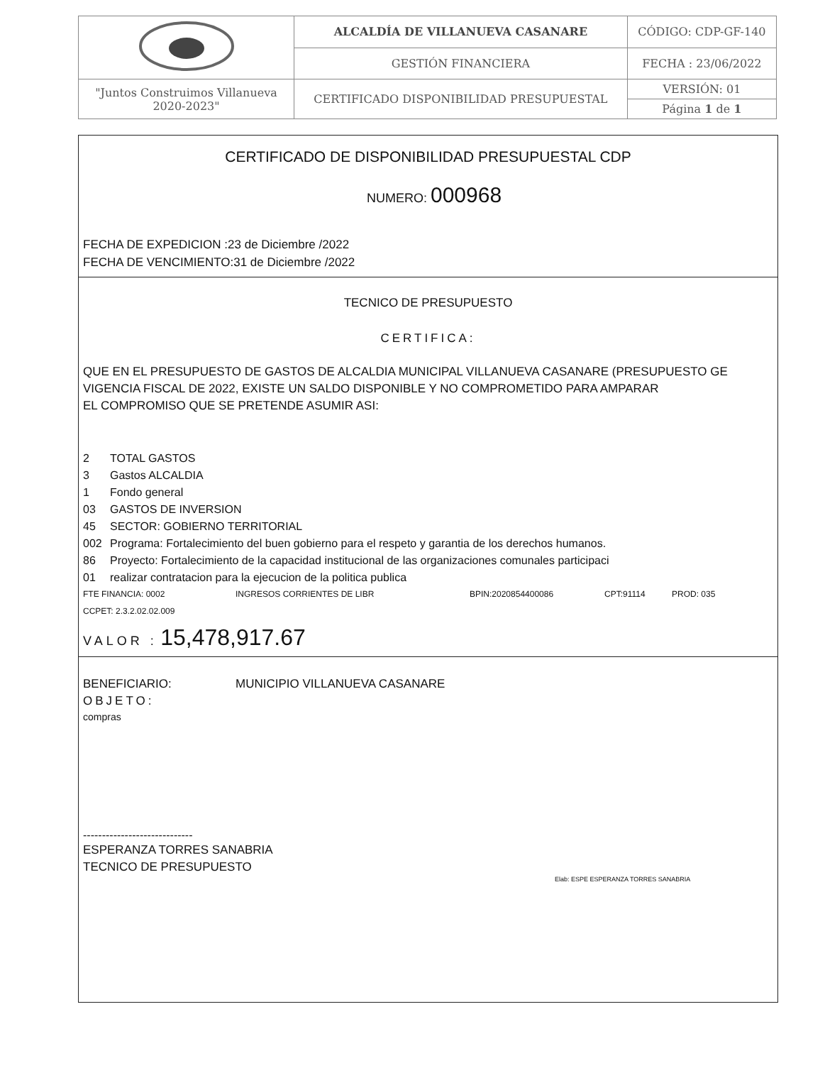| | ALCALDÍA DE VILLANUEVA CASANARE | CÓDIGO: CDP-GF-140 |
| | GESTIÓN FINANCIERA | FECHA : 23/06/2022 |
| "Juntos Construimos Villanueva 2020-2023" | CERTIFICADO DISPONIBILIDAD PRESUPUESTAL | VERSIÓN: 01 |
| | | Página 1 de 1 |
CERTIFICADO DE DISPONIBILIDAD PRESUPUESTAL CDP
NUMERO: 000968
FECHA DE EXPEDICION :23 de Diciembre /2022
FECHA DE VENCIMIENTO:31 de Diciembre /2022
TECNICO DE PRESUPUESTO
CERTIFICA:
QUE EN EL PRESUPUESTO DE GASTOS DE ALCALDIA MUNICIPAL VILLANUEVA CASANARE (PRESUPUESTO GE
VIGENCIA FISCAL DE 2022, EXISTE UN SALDO DISPONIBLE Y NO COMPROMETIDO PARA AMPARAR
EL COMPROMISO QUE SE PRETENDE ASUMIR ASI:
2 TOTAL GASTOS
3 Gastos ALCALDIA
1 Fondo general
03 GASTOS DE INVERSION
45 SECTOR: GOBIERNO TERRITORIAL
002 Programa: Fortalecimiento del buen gobierno para el respeto y garantia de los derechos humanos.
86 Proyecto: Fortalecimiento de la capacidad institucional de las organizaciones comunales participaci
01 realizar contratacion para la ejecucion de la politica publica
FTE FINANCIA: 0002 INGRESOS CORRIENTES DE LIBR BPIN:2020854400086 CPT:91114 PROD: 035
CCPET: 2.3.2.02.02.009
VALOR : 15,478,917.67
BENEFICIARIO: MUNICIPIO VILLANUEVA CASANARE
OBJETO:
compras
-----------------------------
ESPERANZA TORRES SANABRIA
TECNICO DE PRESUPUESTO
Elab: ESPE ESPERANZA TORRES SANABRIA